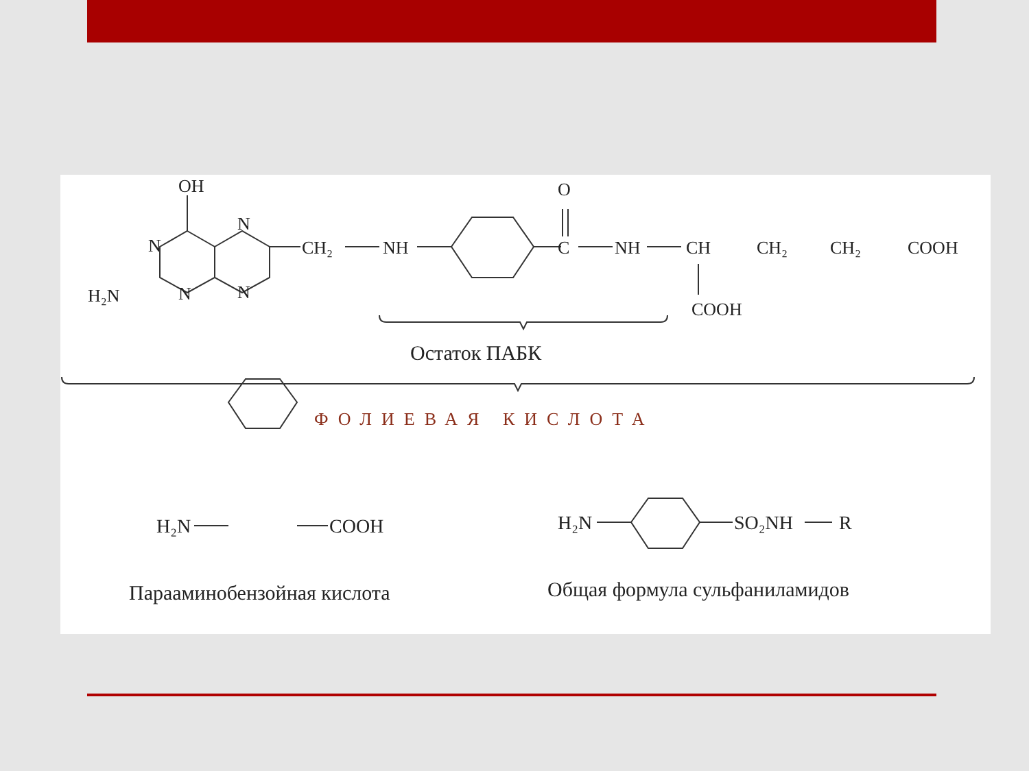OH
N
N
N
N
H₂N
CH₂
NH
O
C
NH
CH
CH₂
CH₂
COOH
COOH
Остаток ПАБК
ФОЛИЕВАЯ КИСЛОТА
H₂N
COOH
H₂N
SO₂NH
R
Парааминобензойная кислота
Общая формула сульфаниламидов